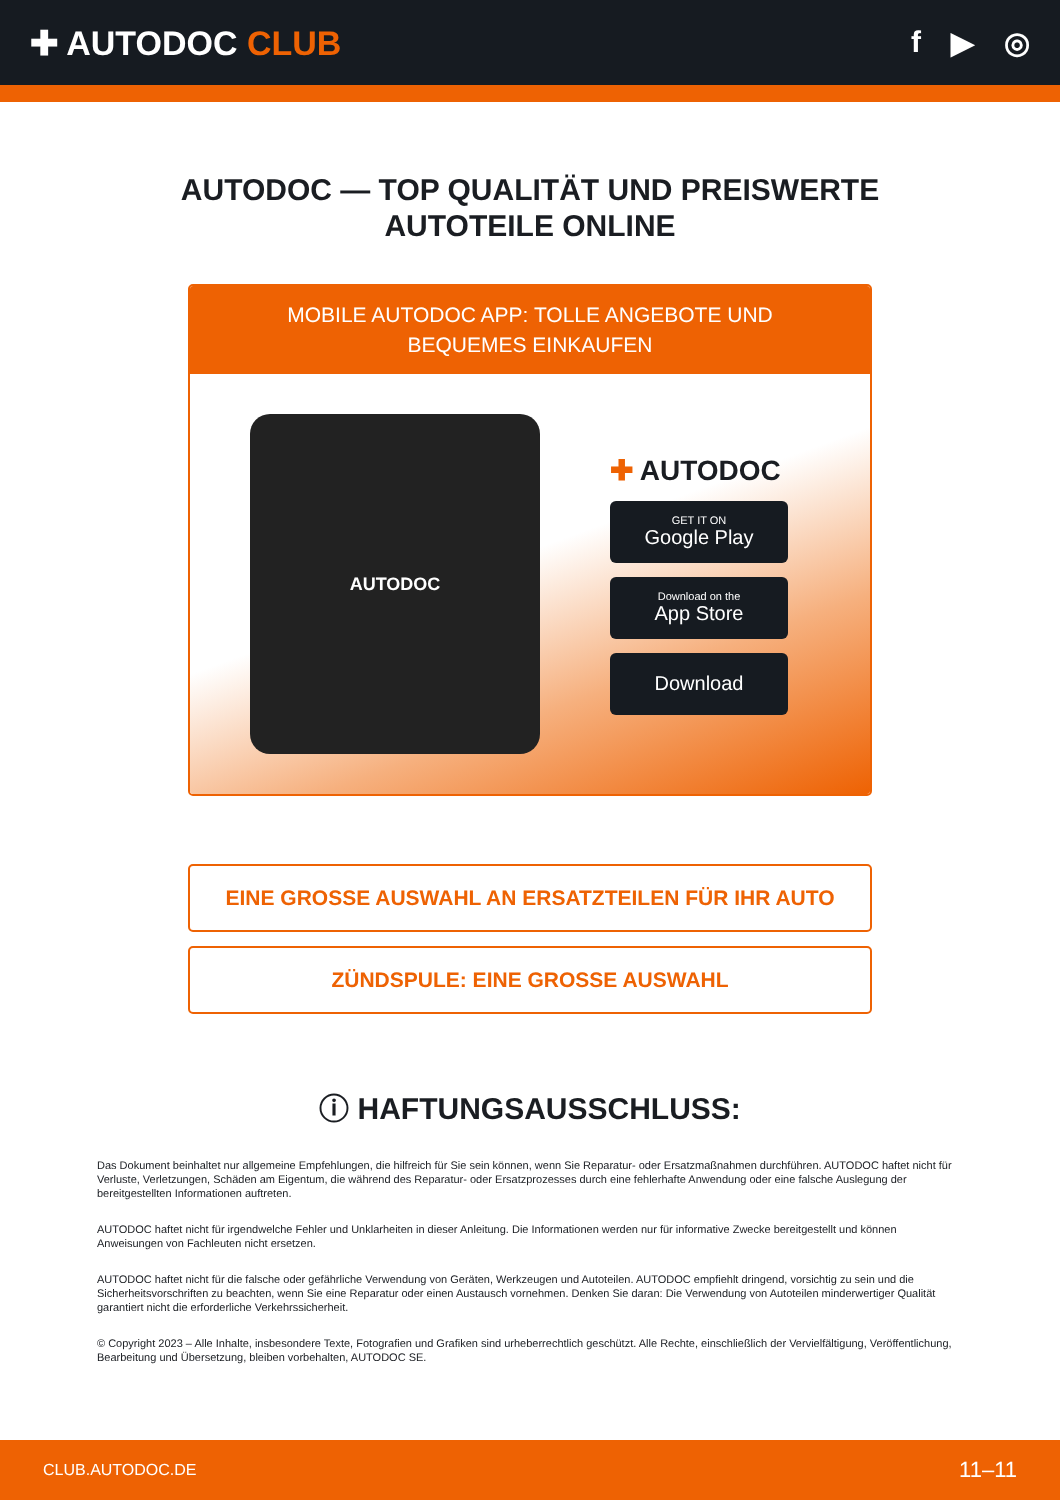✚ AUTODOC CLUB f ▶ ◎
AUTODOC — TOP QUALITÄT UND PREISWERTE
AUTOTEILE ONLINE
MOBILE AUTODOC APP: TOLLE ANGEBOTE UND BEQUEMES EINKAUFEN
AUTODOC
✚ AUTODOC
GET IT ON
Google Play
Download on the
App Store
Download
EINE GROSSE AUSWAHL AN ERSATZTEILEN FÜR IHR AUTO
ZÜNDSPULE: EINE GROSSE AUSWAHL
ⓘ HAFTUNGSAUSSCHLUSS:
Das Dokument beinhaltet nur allgemeine Empfehlungen, die hilfreich für Sie sein können, wenn Sie Reparatur- oder Ersatzmaßnahmen durchführen. AUTODOC haftet nicht für Verluste, Verletzungen, Schäden am Eigentum, die während des Reparatur- oder Ersatzprozesses durch eine fehlerhafte Anwendung oder eine falsche Auslegung der bereitgestellten Informationen auftreten.
AUTODOC haftet nicht für irgendwelche Fehler und Unklarheiten in dieser Anleitung. Die Informationen werden nur für informative Zwecke bereitgestellt und können Anweisungen von Fachleuten nicht ersetzen.
AUTODOC haftet nicht für die falsche oder gefährliche Verwendung von Geräten, Werkzeugen und Autoteilen. AUTODOC empfiehlt dringend, vorsichtig zu sein und die Sicherheitsvorschriften zu beachten, wenn Sie eine Reparatur oder einen Austausch vornehmen. Denken Sie daran: Die Verwendung von Autoteilen minderwertiger Qualität garantiert nicht die erforderliche Verkehrssicherheit.
© Copyright 2023 – Alle Inhalte, insbesondere Texte, Fotografien und Grafiken sind urheberrechtlich geschützt. Alle Rechte, einschließlich der Vervielfältigung, Veröffentlichung, Bearbeitung und Übersetzung, bleiben vorbehalten, AUTODOC SE.
CLUB.AUTODOC.DE 11–11